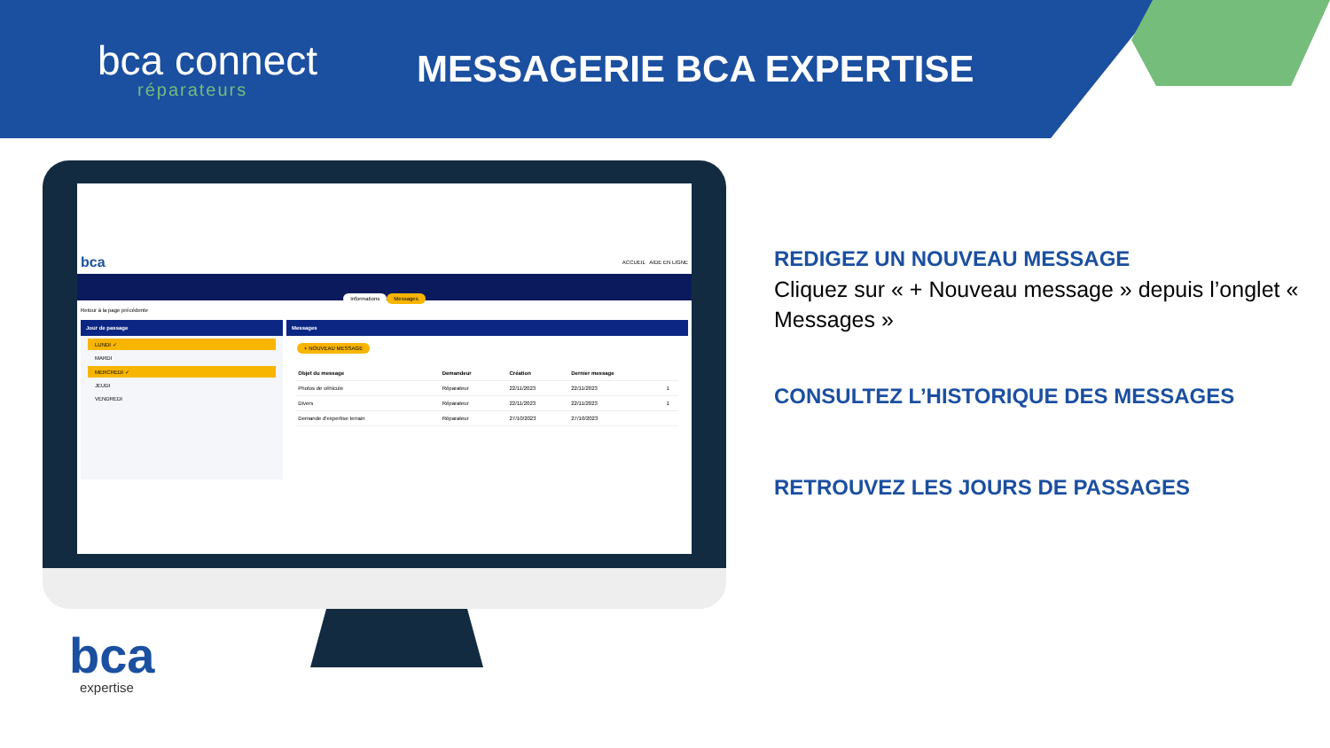bca connect
réparateurs
MESSAGERIE BCA EXPERTISE
bca ACCUEIL AIDE EN LIGNE
Informations Messages
Retour à la page précédente
Jour de passage
LUNDI ✓
MARDI
MERCREDI ✓
JEUDI
VENDREDI
Messages
+ NOUVEAU MESSAGE
| Objet du message | Demandeur | Création | Dernier message | |
| --- | --- | --- | --- | --- |
| Photos de véhicule | Réparateur | 22/11/2023 | 22/11/2023 | 1 |
| Divers | Réparateur | 22/11/2023 | 22/11/2023 | 1 |
| Demande d'expertise terrain | Réparateur | 27/10/2023 | 27/10/2023 | |
REDIGEZ UN NOUVEAU MESSAGE
Cliquez sur « + Nouveau message » depuis l’onglet « Messages »
CONSULTEZ L’HISTORIQUE DES MESSAGES
RETROUVEZ LES JOURS DE PASSAGES
bca
expertise